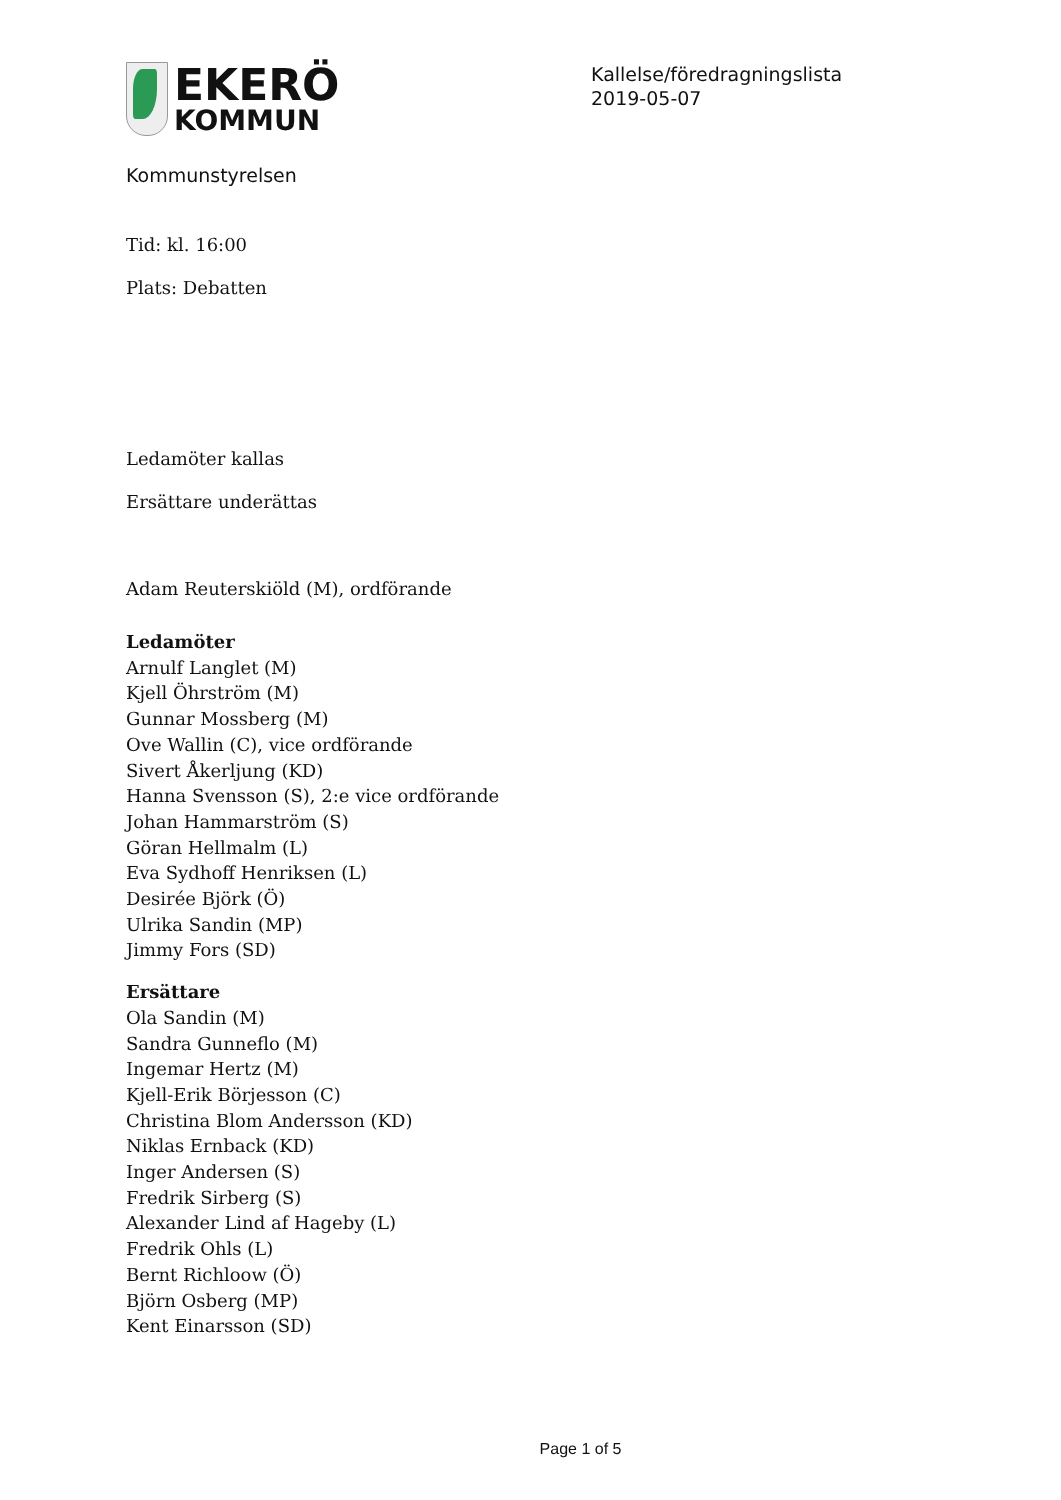EKERÖ
KOMMUN
Kallelse/föredragningslista
2019-05-07
Kommunstyrelsen
Tid: kl. 16:00
Plats: Debatten
Ledamöter kallas
Ersättare underättas
Adam Reuterskiöld (M), ordförande
Ledamöter
Arnulf Langlet (M)
Kjell Öhrström (M)
Gunnar Mossberg (M)
Ove Wallin (C), vice ordförande
Sivert Åkerljung (KD)
Hanna Svensson (S), 2:e vice ordförande
Johan Hammarström (S)
Göran Hellmalm (L)
Eva Sydhoff Henriksen (L)
Desirée Björk (Ö)
Ulrika Sandin (MP)
Jimmy Fors (SD)
Ersättare
Ola Sandin (M)
Sandra Gunneflo (M)
Ingemar Hertz (M)
Kjell-Erik Börjesson (C)
Christina Blom Andersson (KD)
Niklas Ernback (KD)
Inger Andersen (S)
Fredrik Sirberg (S)
Alexander Lind af Hageby (L)
Fredrik Ohls (L)
Bernt Richloow (Ö)
Björn Osberg (MP)
Kent Einarsson (SD)
Page 1 of 5